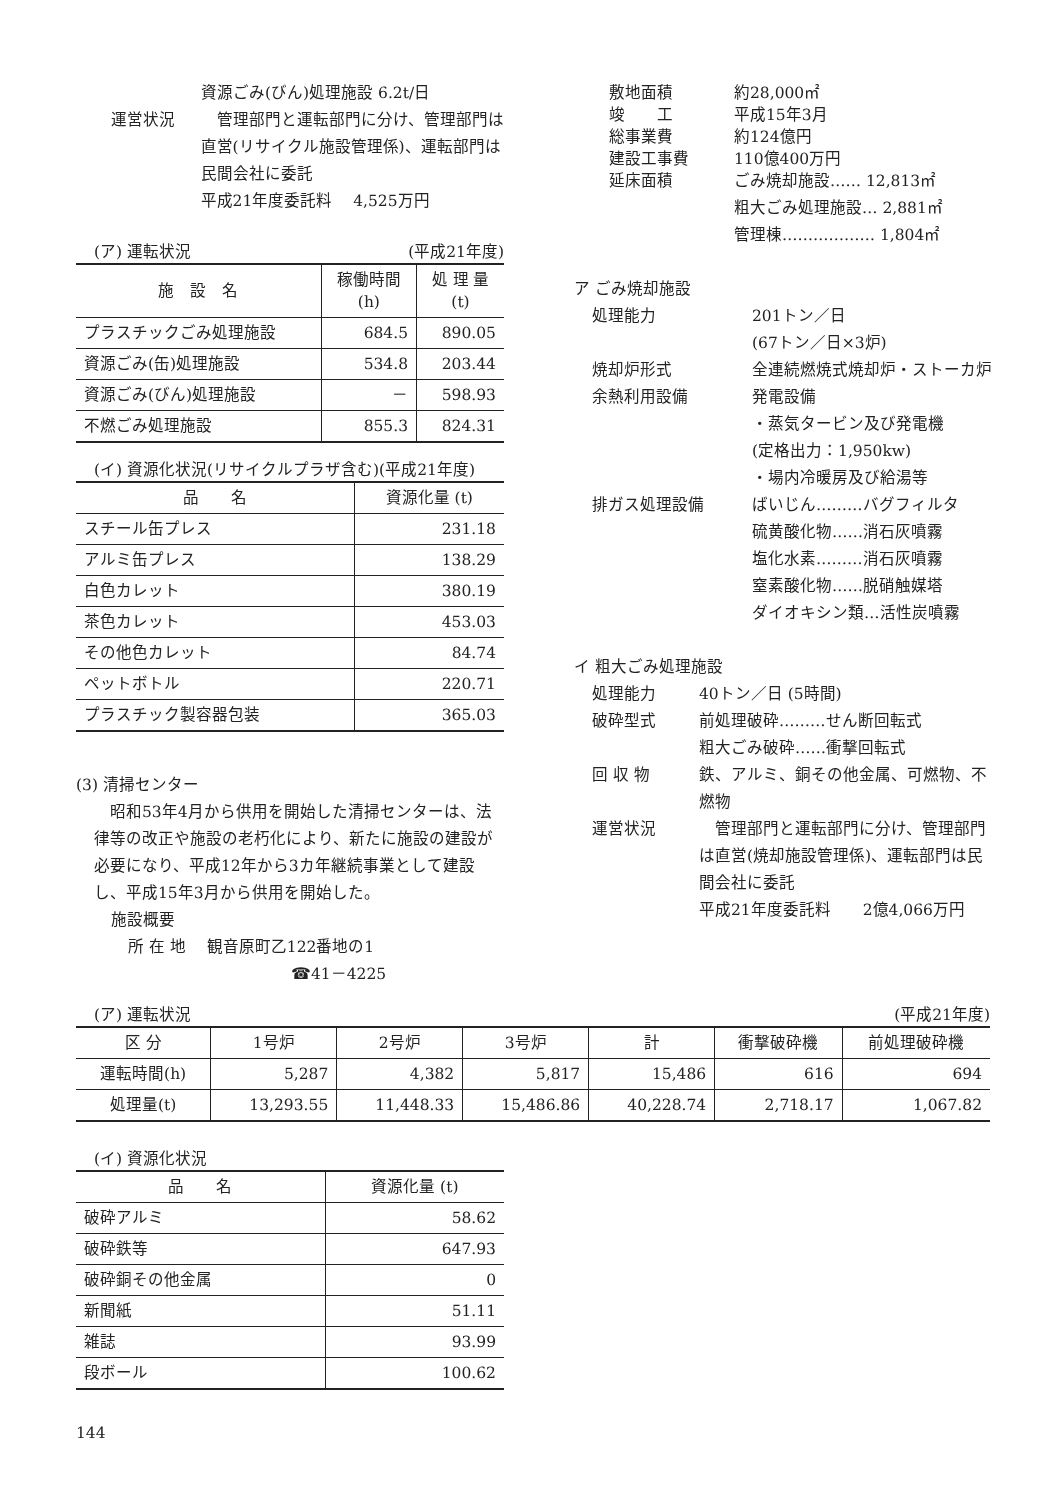資源ごみ(びん)処理施設 6.2t/日
運営状況
　管理部門と運転部門に分け、管理部門は直営(リサイクル施設管理係)、運転部門は民間会社に委託
平成21年度委託料　 4,525万円
(ア) 運転状況 (平成21年度)
| 施 設 名 | 稼働時間 (h) | 処 理 量 (t) |
| --- | --- | --- |
| プラスチックごみ処理施設 | 684.5 | 890.05 |
| 資源ごみ(缶)処理施設 | 534.8 | 203.44 |
| 資源ごみ(びん)処理施設 | － | 598.93 |
| 不燃ごみ処理施設 | 855.3 | 824.31 |
(イ) 資源化状況(リサイクルプラザ含む)(平成21年度)
| 品 名 | 資源化量 (t) |
| --- | --- |
| スチール缶プレス | 231.18 |
| アルミ缶プレス | 138.29 |
| 白色カレット | 380.19 |
| 茶色カレット | 453.03 |
| その他色カレット | 84.74 |
| ペットボトル | 220.71 |
| プラスチック製容器包装 | 365.03 |
(3) 清掃センター
　昭和53年4月から供用を開始した清掃センターは、法律等の改正や施設の老朽化により、新たに施設の建設が必要になり、平成12年から3カ年継続事業として建設し、平成15年3月から供用を開始した。
施設概要
所 在 地　 観音原町乙122番地の1
☎41－4225
敷地面積 約28,000㎡
竣　　工 平成15年3月
総事業費 約124億円
建設工事費 110億400万円
延床面積
ごみ焼却施設…… 12,813㎡
粗大ごみ処理施設… 2,881㎡
管理棟……………… 1,804㎡
ア ごみ焼却施設
処理能力
201トン／日
(67トン／日×3炉)
焼却炉形式
全連続燃焼式焼却炉・ストーカ炉
余熱利用設備
発電設備
・蒸気タービン及び発電機
(定格出力：1,950kw)
・場内冷暖房及び給湯等
排ガス処理設備
ばいじん………バグフィルタ
硫黄酸化物……消石灰噴霧
塩化水素………消石灰噴霧
窒素酸化物……脱硝触媒塔
ダイオキシン類…活性炭噴霧
イ 粗大ごみ処理施設
処理能力
40トン／日 (5時間)
破砕型式
前処理破砕………せん断回転式
粗大ごみ破砕……衝撃回転式
回 収 物
鉄、アルミ、銅その他金属、可燃物、不燃物
運営状況
　管理部門と運転部門に分け、管理部門は直営(焼却施設管理係)、運転部門は民間会社に委託
平成21年度委託料　　2億4,066万円
(ア) 運転状況 (平成21年度)
| 区 分 | 1号炉 | 2号炉 | 3号炉 | 計 | 衝撃破砕機 | 前処理破砕機 |
| --- | --- | --- | --- | --- | --- | --- |
| 運転時間(h) | 5,287 | 4,382 | 5,817 | 15,486 | 616 | 694 |
| 処理量(t) | 13,293.55 | 11,448.33 | 15,486.86 | 40,228.74 | 2,718.17 | 1,067.82 |
(イ) 資源化状況
| 品 名 | 資源化量 (t) |
| --- | --- |
| 破砕アルミ | 58.62 |
| 破砕鉄等 | 647.93 |
| 破砕銅その他金属 | 0 |
| 新聞紙 | 51.11 |
| 雑誌 | 93.99 |
| 段ボール | 100.62 |
144